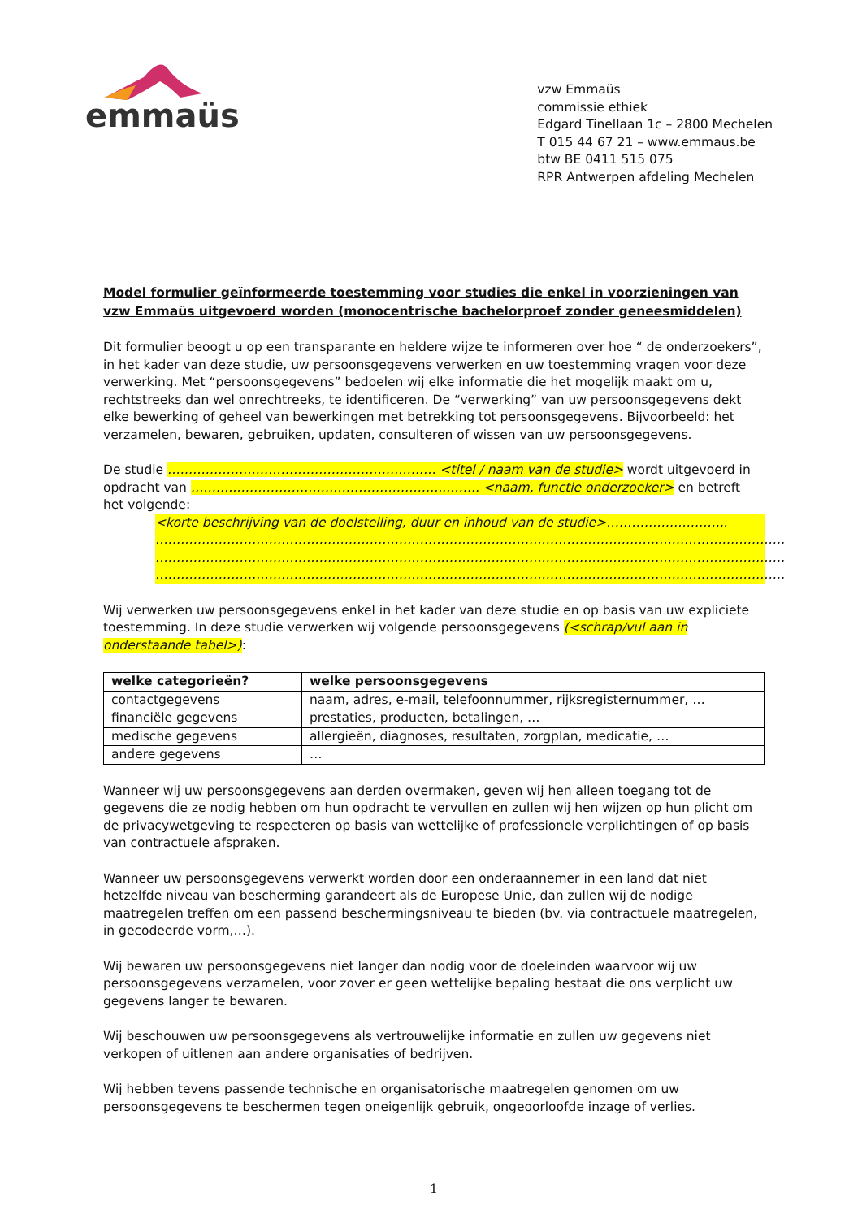emmaüs
vzw Emmaüs
commissie ethiek
Edgard Tinellaan 1c – 2800 Mechelen
T 015 44 67 21 – www.emmaus.be
btw BE 0411 515 075
RPR Antwerpen afdeling Mechelen
Model formulier geïnformeerde toestemming voor studies die enkel in voorzieningen van vzw Emmaüs uitgevoerd worden (monocentrische bachelorproef zonder geneesmiddelen)
Dit formulier beoogt u op een transparante en heldere wijze te informeren over hoe “ de onderzoekers”, in het kader van deze studie, uw persoonsgegevens verwerken en uw toestemming vragen voor deze verwerking. Met “persoonsgegevens” bedoelen wij elke informatie die het mogelijk maakt om u, rechtstreeks dan wel onrechtreeks, te identificeren. De “verwerking” van uw persoonsgegevens dekt elke bewerking of geheel van bewerkingen met betrekking tot persoonsgegevens. Bijvoorbeeld: het verzamelen, bewaren, gebruiken, updaten, consulteren of wissen van uw persoonsgegevens.
De studie …………………………………………………….… <titel / naam van de studie> wordt uitgevoerd in opdracht van ………..…………………………………………..…….. <naam, functie onderzoeker> en betreft het volgende:
<korte beschrijving van de doelstelling, duur en inhoud van de studie>………………………..
……………………………………………………………………………………………………………………………………
……………………………………………………………………………………………………………………………………
……………………………………………………………………………………………………………………………………
Wij verwerken uw persoonsgegevens enkel in het kader van deze studie en op basis van uw expliciete toestemming. In deze studie verwerken wij volgende persoonsgegevens (<schrap/vul aan in onderstaande tabel>):
| welke categorieën? | welke persoonsgegevens |
| --- | --- |
| contactgegevens | naam, adres, e-mail, telefoonnummer, rijksregisternummer, … |
| financiële gegevens | prestaties, producten, betalingen, … |
| medische gegevens | allergieën, diagnoses, resultaten, zorgplan, medicatie, … |
| andere gegevens | … |
Wanneer wij uw persoonsgegevens aan derden overmaken, geven wij hen alleen toegang tot de gegevens die ze nodig hebben om hun opdracht te vervullen en zullen wij hen wijzen op hun plicht om de privacywetgeving te respecteren op basis van wettelijke of professionele verplichtingen of op basis van contractuele afspraken.
Wanneer uw persoonsgegevens verwerkt worden door een onderaannemer in een land dat niet hetzelfde niveau van bescherming garandeert als de Europese Unie, dan zullen wij de nodige maatregelen treffen om een passend beschermingsniveau te bieden (bv. via contractuele maatregelen, in gecodeerde vorm,…).
Wij bewaren uw persoonsgegevens niet langer dan nodig voor de doeleinden waarvoor wij uw persoonsgegevens verzamelen, voor zover er geen wettelijke bepaling bestaat die ons verplicht uw gegevens langer te bewaren.
Wij beschouwen uw persoonsgegevens als vertrouwelijke informatie en zullen uw gegevens niet verkopen of uitlenen aan andere organisaties of bedrijven.
Wij hebben tevens passende technische en organisatorische maatregelen genomen om uw persoonsgegevens te beschermen tegen oneigenlijk gebruik, ongeoorloofde inzage of verlies.
1